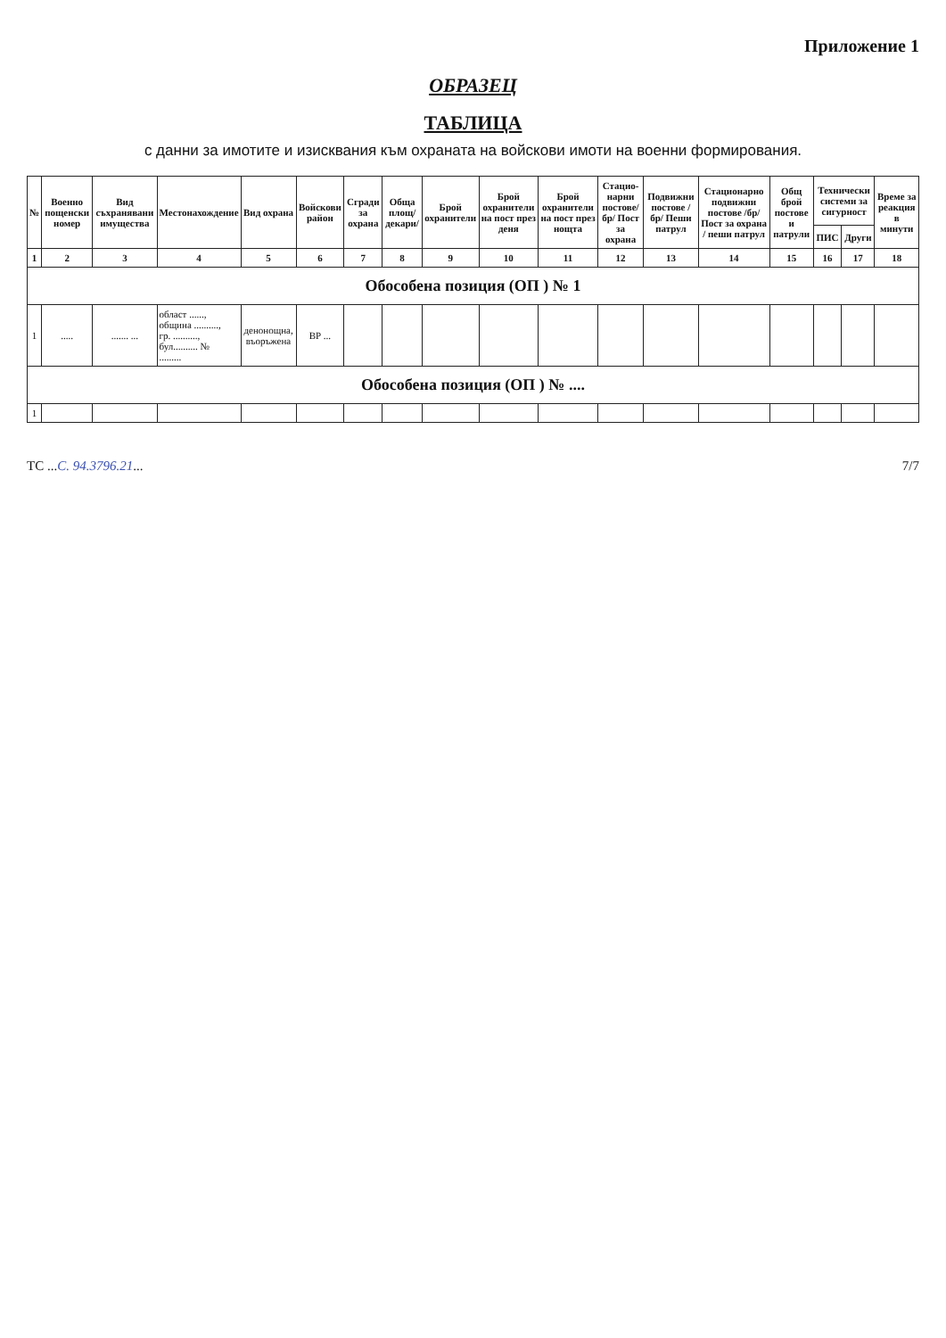Приложение 1
ОБРАЗЕЦ
ТАБЛИЦА
с данни за имотите и изисквания към охраната на войскови имоти на военни формирования.
| № | Военно пощенски номер | Вид съхранявани имущества | Местонахождение | Вид охрана | Войскови район | Сгради за охрана | Обща площ/декари/ | Брой охранители | Брой охранители на пост през деня | Брой охранители на пост през нощта | Стацио-нарни постове/бр/ Пост за охрана | Подвижни постове /бр/ Пеши патрул | Стационарно подвижни постове /бр/ Пост за охрана / пеши патрул | Общ брой постове и патрули | Технически системи за сигурност | | Време за реакция в минути |
| --- | --- | --- | --- | --- | --- | --- | --- | --- | --- | --- | --- | --- | --- | --- | --- | --- | --- |
| | | | | | | | | | | | | | | | ПИС | Други | |
| 1 | 2 | 3 | 4 | 5 | 6 | 7 | 8 | 9 | 10 | 11 | 12 | 13 | 14 | 15 | 16 | 17 | 18 |
| Обособена позиция (ОП ) № 1 | | | | | | | | | | | | | | | | | |
| 1 | ..... | ....... ... | област ......, община .........., гр. .........., бул.......... № ......... | денонощна, въоръжена | ВР ... | | | | | | | | | | | | |
| Обособена позиция (ОП ) № .... | | | | | | | | | | | | | | | | | |
| 1 | | | | | | | | | | | | | | | | | |
ТС ...С. 94.3796.21... 7/7